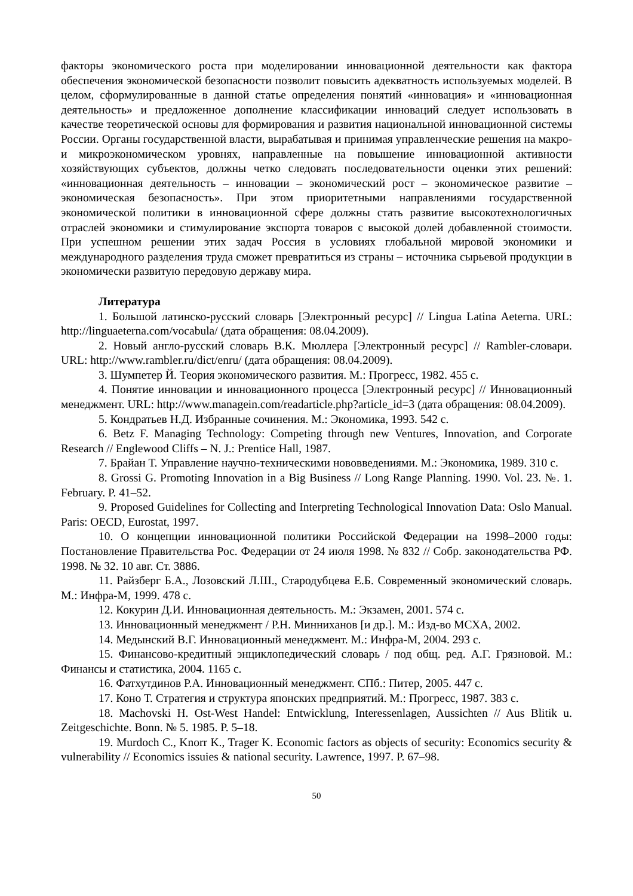факторы экономического роста при моделировании инновационной деятельности как фактора обеспечения экономической безопасности позволит повысить адекватность используемых моделей. В целом, сформулированные в данной статье определения понятий «инновация» и «инновационная деятельность» и предложенное дополнение классификации инноваций следует использовать в качестве теоретической основы для формирования и развития национальной инновационной системы России. Органы государственной власти, вырабатывая и принимая управленческие решения на макро- и микроэкономическом уровнях, направленные на повышение инновационной активности хозяйствующих субъектов, должны четко следовать последовательности оценки этих решений: «инновационная деятельность – инновации – экономический рост – экономическое развитие – экономическая безопасность». При этом приоритетными направлениями государственной экономической политики в инновационной сфере должны стать развитие высокотехнологичных отраслей экономики и стимулирование экспорта товаров с высокой долей добавленной стоимости. При успешном решении этих задач Россия в условиях глобальной мировой экономики и международного разделения труда сможет превратиться из страны – источника сырьевой продукции в экономически развитую передовую державу мира.
Литература
1. Большой латинско-русский словарь [Электронный ресурс] // Lingua Latina Aeterna. URL: http://linguaeterna.com/vocabula/ (дата обращения: 08.04.2009).
2. Новый англо-русский словарь В.К. Мюллера [Электронный ресурс] // Rambler-словари. URL: http://www.rambler.ru/dict/enru/ (дата обращения: 08.04.2009).
3. Шумпетер Й. Теория экономического развития. М.: Прогресс, 1982. 455 с.
4. Понятие инновации и инновационного процесса [Электронный ресурс] // Инновационный менеджмент. URL: http://www.managein.com/readarticle.php?article_id=3 (дата обращения: 08.04.2009).
5. Кондратьев Н.Д. Избранные сочинения. М.: Экономика, 1993. 542 с.
6. Betz F. Managing Technology: Competing through new Ventures, Innovation, and Corporate Research // Englewood Cliffs – N. J.: Prentice Hall, 1987.
7. Брайан Т. Управление научно-техническими нововведениями. М.: Экономика, 1989. 310 с.
8. Grossi G. Promoting Innovation in a Big Business // Long Range Planning. 1990. Vol. 23. №. 1. February. P. 41–52.
9. Proposed Guidelines for Collecting and Interpreting Technological Innovation Data: Oslo Manual. Paris: OECD, Eurostat, 1997.
10. О концепции инновационной политики Российской Федерации на 1998–2000 годы: Постановление Правительства Рос. Федерации от 24 июля 1998. № 832 // Собр. законодательства РФ. 1998. № 32. 10 авг. Ст. 3886.
11. Райзберг Б.А., Лозовский Л.Ш., Стародубцева Е.Б. Современный экономический словарь. М.: Инфра-М, 1999. 478 с.
12. Кокурин Д.И. Инновационная деятельность. М.: Экзамен, 2001. 574 с.
13. Инновационный менеджмент / Р.Н. Минниханов [и др.]. М.: Изд-во МСХА, 2002.
14. Медынский В.Г. Инновационный менеджмент. М.: Инфра-М, 2004. 293 с.
15. Финансово-кредитный энциклопедический словарь / под общ. ред. А.Г. Грязновой. М.: Финансы и статистика, 2004. 1165 с.
16. Фатхутдинов Р.А. Инновационный менеджмент. СПб.: Питер, 2005. 447 с.
17. Коно Т. Стратегия и структура японских предприятий. М.: Прогресс, 1987. 383 с.
18. Machovski H. Ost-West Handel: Entwicklung, Interessenlagen, Aussichten // Aus Blitik u. Zeitgeschichte. Bonn. № 5. 1985. P. 5–18.
19. Murdoch C., Knorr K., Trager K. Economic factors as objects of security: Economics security & vulnerability // Economics issuies & national security. Lawrence, 1997. P. 67–98.
50